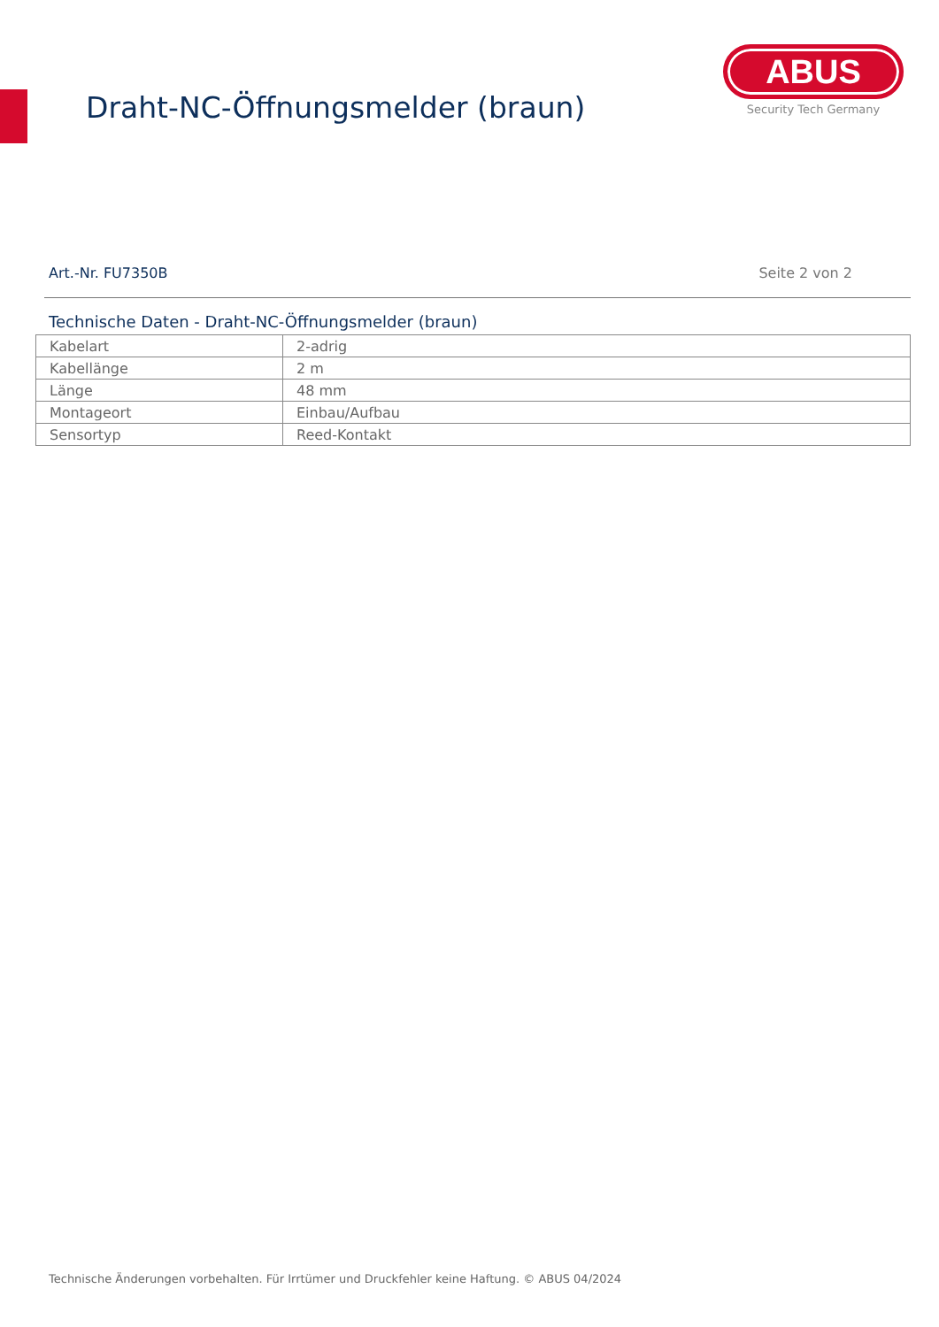Draht-NC-Öffnungsmelder (braun)
ABUS
Security Tech Germany
Art.-Nr. FU7350B Seite 2 von 2
Technische Daten - Draht-NC-Öffnungsmelder (braun)
| Kabelart | 2-adrig |
| Kabellänge | 2 m |
| Länge | 48 mm |
| Montageort | Einbau/Aufbau |
| Sensortyp | Reed-Kontakt |
Technische Änderungen vorbehalten. Für Irrtümer und Druckfehler keine Haftung. © ABUS 04/2024